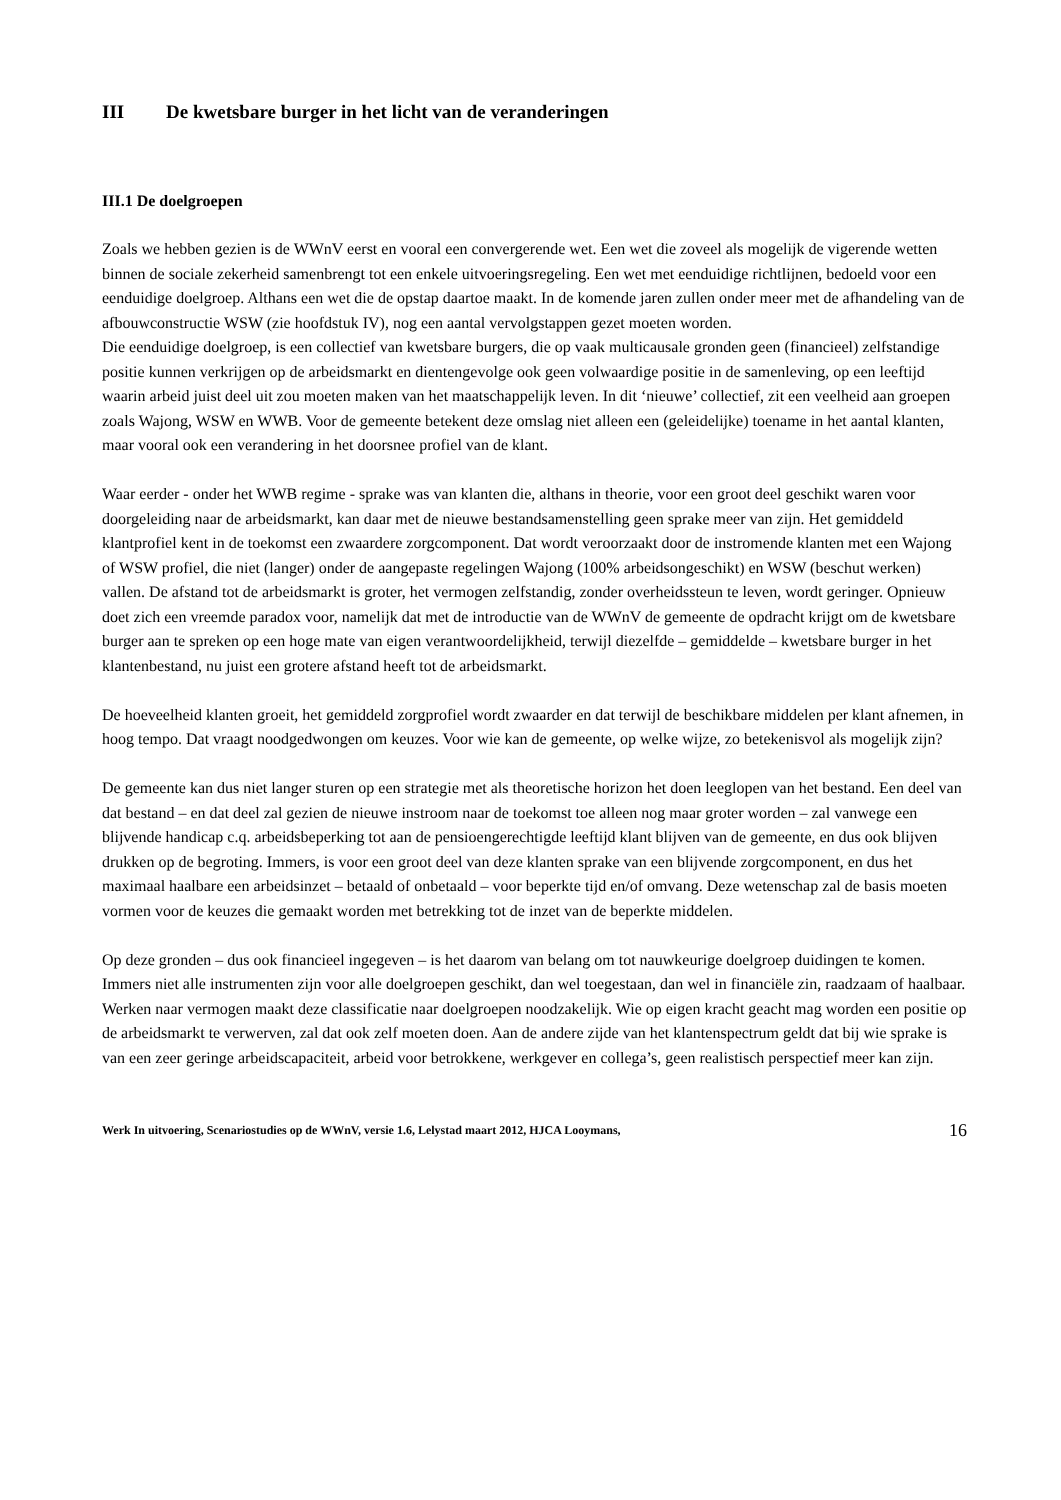III De kwetsbare burger in het licht van de veranderingen
III.1 De doelgroepen
Zoals we hebben gezien is de WWnV eerst en vooral een convergerende wet. Een wet die zoveel als mogelijk de vigerende wetten binnen de sociale zekerheid samenbrengt tot een enkele uitvoeringsregeling. Een wet met eenduidige richtlijnen, bedoeld voor een eenduidige doelgroep. Althans een wet die de opstap daartoe maakt. In de komende jaren zullen onder meer met de afhandeling van de afbouwconstructie WSW (zie hoofdstuk IV), nog een aantal vervolgstappen gezet moeten worden.
Die eenduidige doelgroep, is een collectief van kwetsbare burgers, die op vaak multicausale gronden geen (financieel) zelfstandige positie kunnen verkrijgen op de arbeidsmarkt en dientengevolge ook geen volwaardige positie in de samenleving, op een leeftijd waarin arbeid juist deel uit zou moeten maken van het maatschappelijk leven. In dit ‘nieuwe’ collectief, zit een veelheid aan groepen zoals Wajong, WSW en WWB. Voor de gemeente betekent deze omslag niet alleen een (geleidelijke) toename in het aantal klanten, maar vooral ook een verandering in het doorsnee profiel van de klant.
Waar eerder - onder het WWB regime - sprake was van klanten die, althans in theorie, voor een groot deel geschikt waren voor doorgeleiding naar de arbeidsmarkt, kan daar met de nieuwe bestandsamenstelling geen sprake meer van zijn. Het gemiddeld klantprofiel kent in de toekomst een zwaardere zorgcomponent. Dat wordt veroorzaakt door de instromende klanten met een Wajong of WSW profiel, die niet (langer) onder de aangepaste regelingen Wajong (100% arbeidsongeschikt) en WSW (beschut werken) vallen. De afstand tot de arbeidsmarkt is groter, het vermogen zelfstandig, zonder overheidssteun te leven, wordt geringer. Opnieuw doet zich een vreemde paradox voor, namelijk dat met de introductie van de WWnV de gemeente de opdracht krijgt om de kwetsbare burger aan te spreken op een hoge mate van eigen verantwoordelijkheid, terwijl diezelfde – gemiddelde – kwetsbare burger in het klantenbestand, nu juist een grotere afstand heeft tot de arbeidsmarkt.
De hoeveelheid klanten groeit, het gemiddeld zorgprofiel wordt zwaarder en dat terwijl de beschikbare middelen per klant afnemen, in hoog tempo. Dat vraagt noodgedwongen om keuzes. Voor wie kan de gemeente, op welke wijze, zo betekenisvol als mogelijk zijn?
De gemeente kan dus niet langer sturen op een strategie met als theoretische horizon het doen leeglopen van het bestand. Een deel van dat bestand – en dat deel zal gezien de nieuwe instroom naar de toekomst toe alleen nog maar groter worden – zal vanwege een blijvende handicap c.q. arbeidsbeperking tot aan de pensioengerechtigde leeftijd klant blijven van de gemeente, en dus ook blijven drukken op de begroting. Immers, is voor een groot deel van deze klanten sprake van een blijvende zorgcomponent, en dus het maximaal haalbare een arbeidsinzet – betaald of onbetaald – voor beperkte tijd en/of omvang. Deze wetenschap zal de basis moeten vormen voor de keuzes die gemaakt worden met betrekking tot de inzet van de beperkte middelen.
Op deze gronden – dus ook financieel ingegeven – is het daarom van belang om tot nauwkeurige doelgroep duidingen te komen. Immers niet alle instrumenten zijn voor alle doelgroepen geschikt, dan wel toegestaan, dan wel in financiële zin, raadzaam of haalbaar. Werken naar vermogen maakt deze classificatie naar doelgroepen noodzakelijk. Wie op eigen kracht geacht mag worden een positie op de arbeidsmarkt te verwerven, zal dat ook zelf moeten doen. Aan de andere zijde van het klantenspectrum geldt dat bij wie sprake is van een zeer geringe arbeidscapaciteit, arbeid voor betrokkene, werkgever en collega’s, geen realistisch perspectief meer kan zijn.
Werk In uitvoering, Scenariostudies op de WWnV, versie 1.6, Lelystad maart 2012, HJCA Looymans, 16